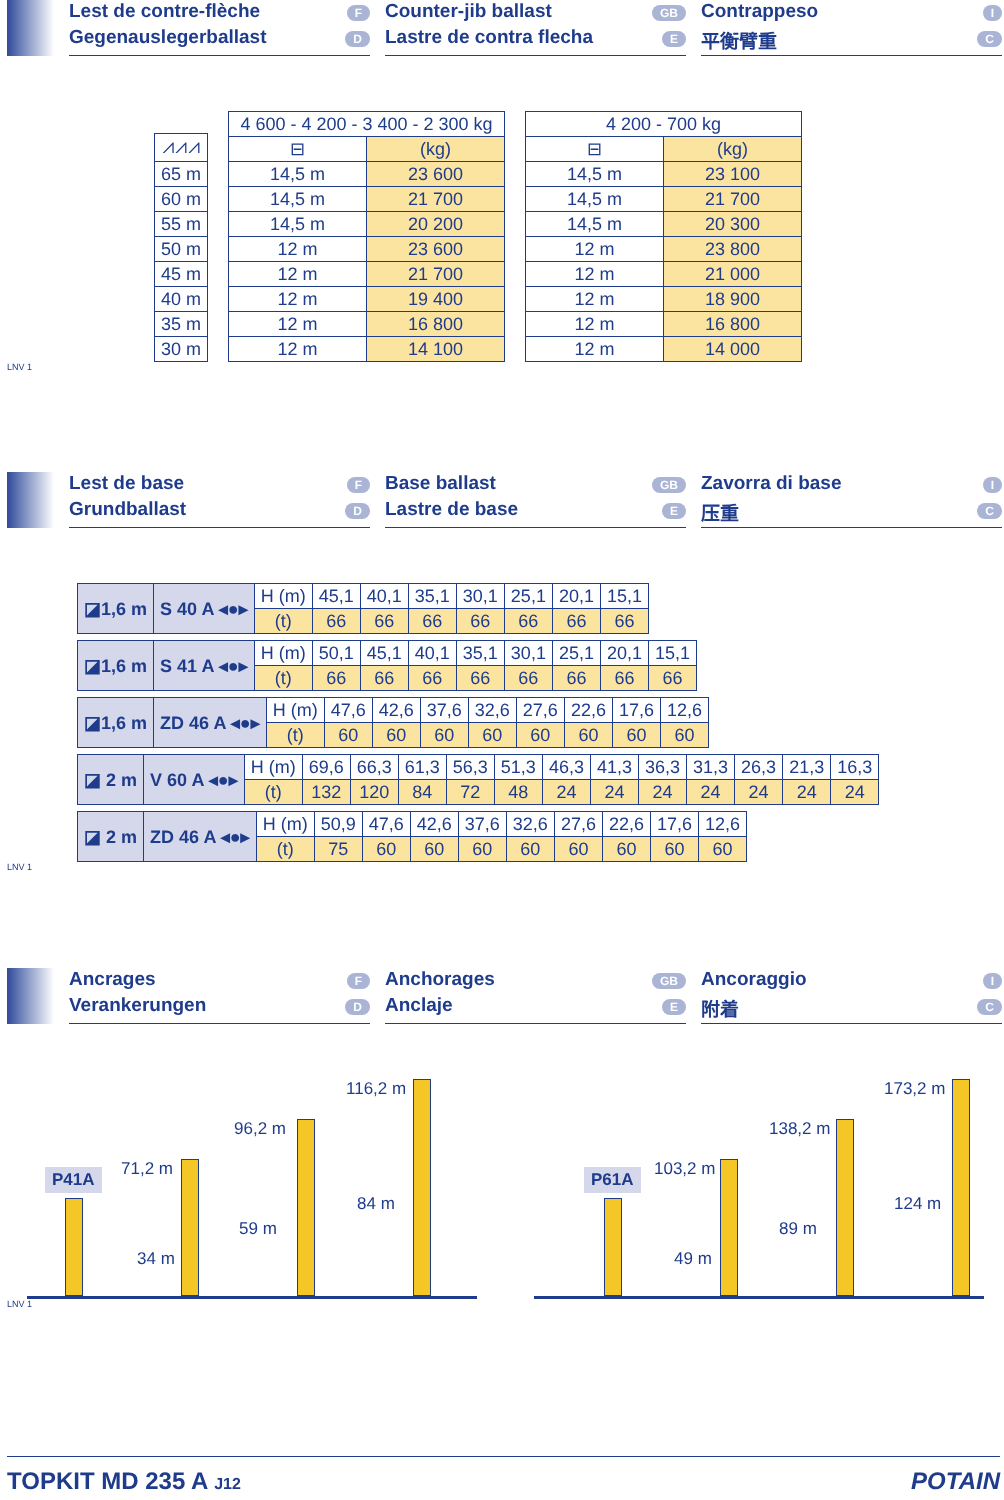Lest de contre-flèche F
Gegenauslegerballast D
Counter-jib ballast GB
Lastre de contra flecha E
Contrappeso I
平衡臂重 C
| ⩘⩘⩘ |
| --- |
| 65 m |
| 60 m |
| 55 m |
| 50 m |
| 45 m |
| 40 m |
| 35 m |
| 30 m |
| 4 600 - 4 200 - 3 400 - 2 300 kg | |
| --- | --- |
| ⊟ | (kg) |
| 14,5 m | 23 600 |
| 14,5 m | 21 700 |
| 14,5 m | 20 200 |
| 12 m | 23 600 |
| 12 m | 21 700 |
| 12 m | 19 400 |
| 12 m | 16 800 |
| 12 m | 14 100 |
| 4 200 - 700 kg | |
| --- | --- |
| ⊟ | (kg) |
| 14,5 m | 23 100 |
| 14,5 m | 21 700 |
| 14,5 m | 20 300 |
| 12 m | 23 800 |
| 12 m | 21 000 |
| 12 m | 18 900 |
| 12 m | 16 800 |
| 12 m | 14 000 |
LNV 1
Lest de base F
Grundballast D
Base ballast GB
Lastre de base E
Zavorra di base I
压重 C
| ◪1,6 m | S 40 A ◂●▸ | H (m) | 45,1 | 40,1 | 35,1 | 30,1 | 25,1 | 20,1 | 15,1 |
| | | (t) | 66 | 66 | 66 | 66 | 66 | 66 | 66 |
| ◪1,6 m | S 41 A ◂●▸ | H (m) | 50,1 | 45,1 | 40,1 | 35,1 | 30,1 | 25,1 | 20,1 | 15,1 |
| | | (t) | 66 | 66 | 66 | 66 | 66 | 66 | 66 | 66 |
| ◪1,6 m | ZD 46 A ◂●▸ | H (m) | 47,6 | 42,6 | 37,6 | 32,6 | 27,6 | 22,6 | 17,6 | 12,6 |
| | | (t) | 60 | 60 | 60 | 60 | 60 | 60 | 60 | 60 |
| ◪ 2 m | V 60 A ◂●▸ | H (m) | 69,6 | 66,3 | 61,3 | 56,3 | 51,3 | 46,3 | 41,3 | 36,3 | 31,3 | 26,3 | 21,3 | 16,3 |
| | | (t) | 132 | 120 | 84 | 72 | 48 | 24 | 24 | 24 | 24 | 24 | 24 | 24 |
| ◪ 2 m | ZD 46 A ◂●▸ | H (m) | 50,9 | 47,6 | 42,6 | 37,6 | 32,6 | 27,6 | 22,6 | 17,6 | 12,6 |
| | | (t) | 75 | 60 | 60 | 60 | 60 | 60 | 60 | 60 | 60 |
LNV 1
Ancrages F
Verankerungen D
Anchorages GB
Anclaje E
Ancoraggio I
附着 C
P41A 71,2 m
96,2 m
116,2 m
34 m
59 m
84 m
P61A 103,2 m
138,2 m
173,2 m
49 m
89 m
124 m
LNV 1
TOPKIT MD 235 A J12 POTAIN